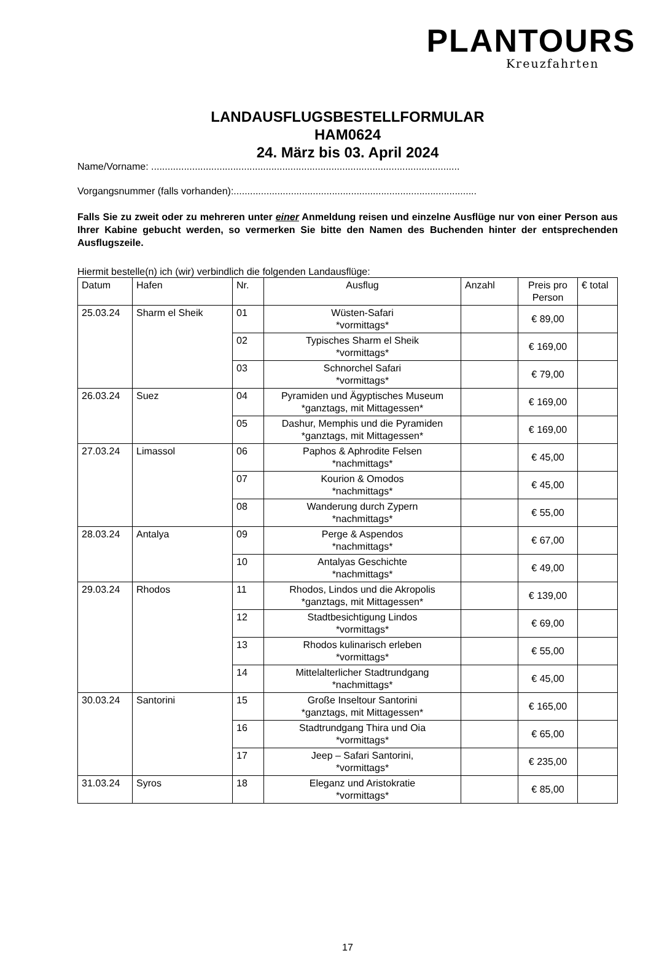PLANTOURS
Kreuzfahrten
LANDAUSFLUGSBESTELLFORMULAR
HAM0624
24. März bis 03. April 2024
Name/Vorname: .................................................................................................................
Vorgangsnummer (falls vorhanden):.........................................................................................
Falls Sie zu zweit oder zu mehreren unter einer Anmeldung reisen und einzelne Ausflüge nur von einer Person aus Ihrer Kabine gebucht werden, so vermerken Sie bitte den Namen des Buchenden hinter der entsprechenden Ausflugszeile.
Hiermit bestelle(n) ich (wir) verbindlich die folgenden Landausflüge:
| Datum | Hafen | Nr. | Ausflug | Anzahl | Preis pro Person | € total |
| --- | --- | --- | --- | --- | --- | --- |
| 25.03.24 | Sharm el Sheik | 01 | Wüsten-Safari *vormittags* | | € 89,00 | |
| | | 02 | Typisches Sharm el Sheik *vormittags* | | € 169,00 | |
| | | 03 | Schnorchel Safari *vormittags* | | € 79,00 | |
| 26.03.24 | Suez | 04 | Pyramiden und Ägyptisches Museum *ganztags, mit Mittagessen* | | € 169,00 | |
| | | 05 | Dashur, Memphis und die Pyramiden *ganztags, mit Mittagessen* | | € 169,00 | |
| 27.03.24 | Limassol | 06 | Paphos & Aphrodite Felsen *nachmittags* | | € 45,00 | |
| | | 07 | Kourion & Omodos *nachmittags* | | € 45,00 | |
| | | 08 | Wanderung durch Zypern *nachmittags* | | € 55,00 | |
| 28.03.24 | Antalya | 09 | Perge & Aspendos *nachmittags* | | € 67,00 | |
| | | 10 | Antalyas Geschichte *nachmittags* | | € 49,00 | |
| 29.03.24 | Rhodos | 11 | Rhodos, Lindos und die Akropolis *ganztags, mit Mittagessen* | | € 139,00 | |
| | | 12 | Stadtbesichtigung Lindos *vormittags* | | € 69,00 | |
| | | 13 | Rhodos kulinarisch erleben *vormittags* | | € 55,00 | |
| | | 14 | Mittelalterlicher Stadtrundgang *nachmittags* | | € 45,00 | |
| 30.03.24 | Santorini | 15 | Große Inseltour Santorini *ganztags, mit Mittagessen* | | € 165,00 | |
| | | 16 | Stadtrundgang Thira und Oia *vormittags* | | € 65,00 | |
| | | 17 | Jeep – Safari Santorini, *vormittags* | | € 235,00 | |
| 31.03.24 | Syros | 18 | Eleganz und Aristokratie *vormittags* | | € 85,00 | |
17